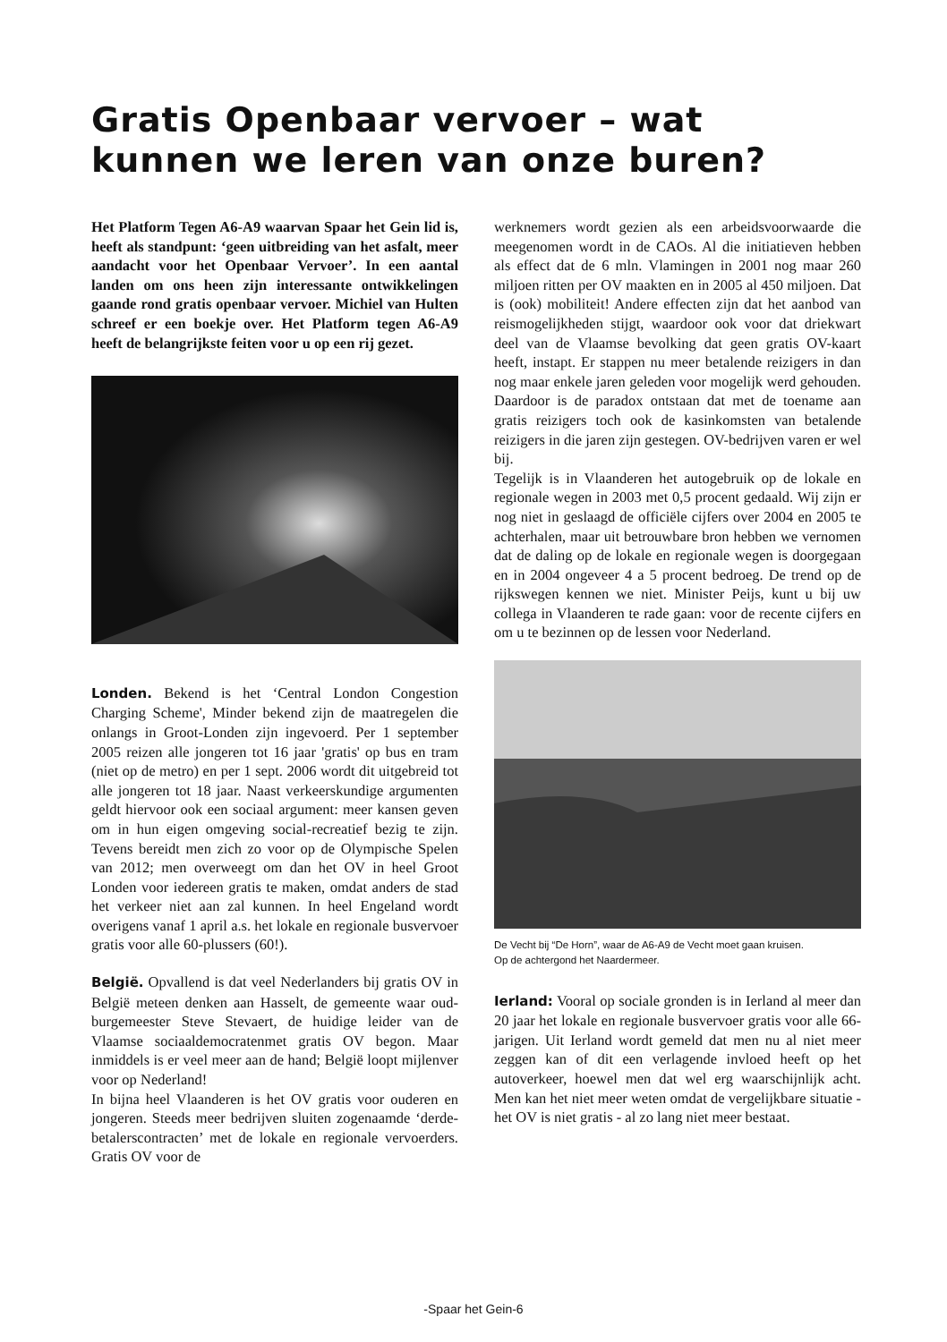Gratis Openbaar vervoer – wat kunnen we leren van onze buren?
Het Platform Tegen A6-A9 waarvan Spaar het Gein lid is, heeft als standpunt: ‘geen uitbreiding van het asfalt, meer aandacht voor het Openbaar Vervoer’. In een aantal landen om ons heen zijn interessante ontwikkelingen gaande rond gratis openbaar vervoer. Michiel van Hulten schreef er een boekje over. Het Platform tegen A6-A9 heeft de belangrijkste feiten voor u op een rij gezet.
Londen. Bekend is het ‘Central London Congestion Charging Scheme', Minder bekend zijn de maatregelen die onlangs in Groot-Londen zijn ingevoerd. Per 1 september 2005 reizen alle jongeren tot 16 jaar 'gratis' op bus en tram (niet op de metro) en per 1 sept. 2006 wordt dit uitgebreid tot alle jongeren tot 18 jaar. Naast verkeerskundige argumenten geldt hiervoor ook een sociaal argument: meer kansen geven om in hun eigen omgeving social-recreatief bezig te zijn. Tevens bereidt men zich zo voor op de Olympische Spelen van 2012; men overweegt om dan het OV in heel Groot Londen voor iedereen gratis te maken, omdat anders de stad het verkeer niet aan zal kunnen. In heel Engeland wordt overigens vanaf 1 april a.s. het lokale en regionale busvervoer gratis voor alle 60-plussers (60!).
België. Opvallend is dat veel Nederlanders bij gratis OV in België meteen denken aan Hasselt, de gemeente waar oud-burgemeester Steve Stevaert, de huidige leider van de Vlaamse sociaaldemocratenmet gratis OV begon. Maar inmiddels is er veel meer aan de hand; België loopt mijlenver voor op Nederland!
In bijna heel Vlaanderen is het OV gratis voor ouderen en jongeren. Steeds meer bedrijven sluiten zogenaamde ‘derde-betalerscontracten’ met de lokale en regionale vervoerders. Gratis OV voor de
werknemers wordt gezien als een arbeidsvoorwaarde die meegenomen wordt in de CAOs. Al die initiatieven hebben als effect dat de 6 mln. Vlamingen in 2001 nog maar 260 miljoen ritten per OV maakten en in 2005 al 450 miljoen. Dat is (ook) mobiliteit! Andere effecten zijn dat het aanbod van reismogelijkheden stijgt, waardoor ook voor dat driekwart deel van de Vlaamse bevolking dat geen gratis OV-kaart heeft, instapt. Er stappen nu meer betalende reizigers in dan nog maar enkele jaren geleden voor mogelijk werd gehouden. Daardoor is de paradox ontstaan dat met de toename aan gratis reizigers toch ook de kasinkomsten van betalende reizigers in die jaren zijn gestegen. OV-bedrijven varen er wel bij.
Tegelijk is in Vlaanderen het autogebruik op de lokale en regionale wegen in 2003 met 0,5 procent gedaald. Wij zijn er nog niet in geslaagd de officiële cijfers over 2004 en 2005 te achterhalen, maar uit betrouwbare bron hebben we vernomen dat de daling op de lokale en regionale wegen is doorgegaan en in 2004 ongeveer 4 a 5 procent bedroeg. De trend op de rijkswegen kennen we niet. Minister Peijs, kunt u bij uw collega in Vlaanderen te rade gaan: voor de recente cijfers en om u te bezinnen op de lessen voor Nederland.
De Vecht bij “De Horn”, waar de A6-A9 de Vecht moet gaan kruisen.
Op de achtergond het Naardermeer.
Ierland: Vooral op sociale gronden is in Ierland al meer dan 20 jaar het lokale en regionale busvervoer gratis voor alle 66-jarigen. Uit Ierland wordt gemeld dat men nu al niet meer zeggen kan of dit een verlagende invloed heeft op het autoverkeer, hoewel men dat wel erg waarschijnlijk acht. Men kan het niet meer weten omdat de vergelijkbare situatie - het OV is niet gratis - al zo lang niet meer bestaat.
-Spaar het Gein-6